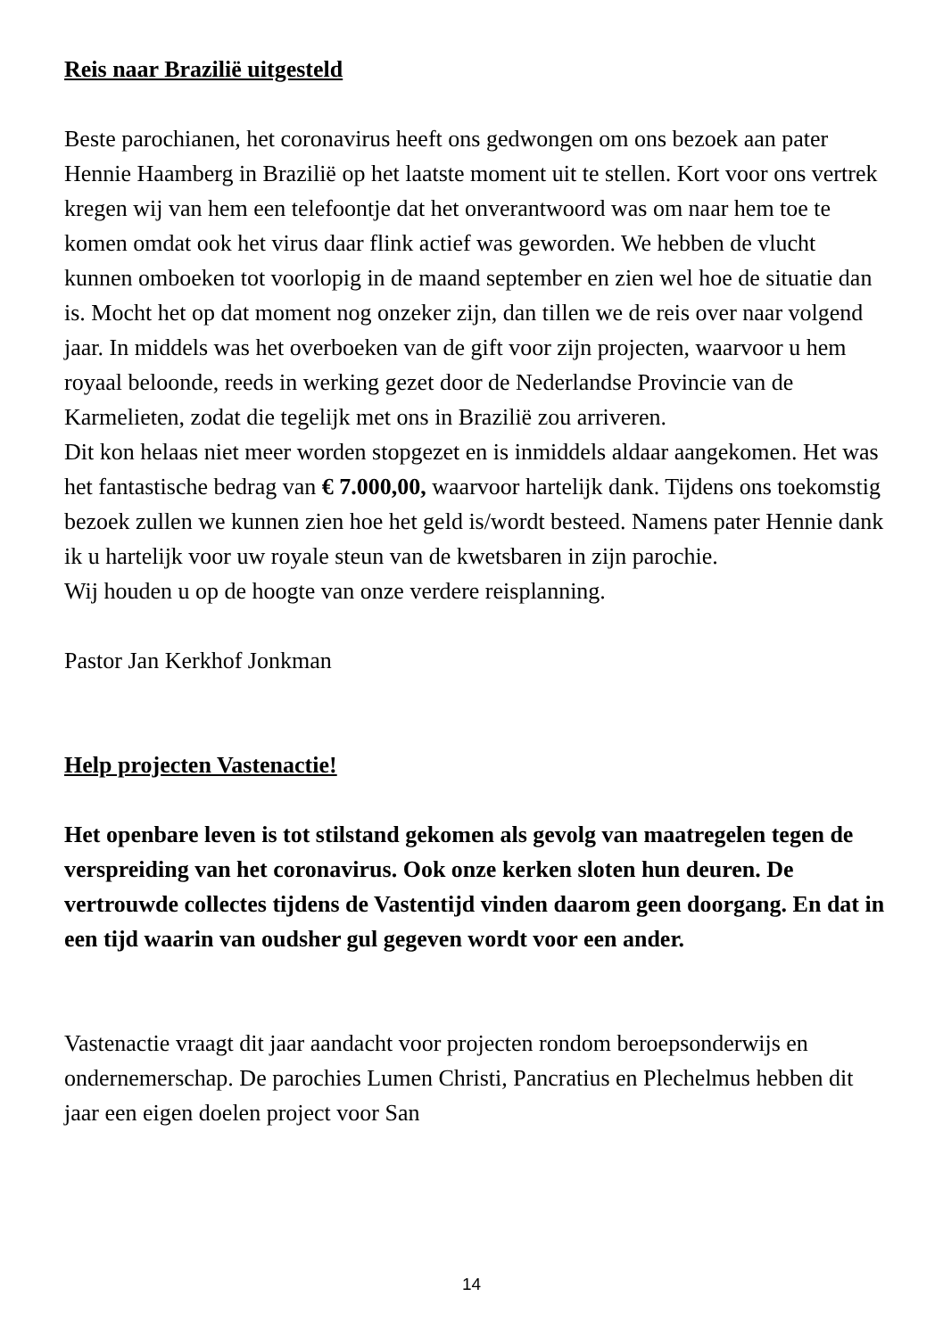Reis naar Brazilië uitgesteld
Beste parochianen, het coronavirus heeft ons gedwongen om ons bezoek aan pater Hennie Haamberg in Brazilië op het laatste moment uit te stellen. Kort voor ons vertrek kregen wij van hem een telefoontje dat het onverantwoord was om naar hem toe te komen omdat ook het virus daar flink actief was geworden. We hebben de vlucht kunnen omboeken tot voorlopig in de maand september en zien wel hoe de situatie dan is. Mocht het op dat moment nog onzeker zijn, dan tillen we de reis over naar volgend jaar. In middels was het overboeken van de gift voor zijn projecten, waarvoor u hem royaal beloonde, reeds in werking gezet door de Nederlandse Provincie van de Karmelieten, zodat die tegelijk met ons in Brazilië zou arriveren.
Dit kon helaas niet meer worden stopgezet en is inmiddels aldaar aangekomen. Het was het fantastische bedrag van € 7.000,00, waarvoor hartelijk dank. Tijdens ons toekomstig bezoek zullen we kunnen zien hoe het geld is/wordt besteed. Namens pater Hennie dank ik u hartelijk voor uw royale steun van de kwetsbaren in zijn parochie.
Wij houden u op de hoogte van onze verdere reisplanning.
Pastor Jan Kerkhof Jonkman
Help projecten Vastenactie!
Het openbare leven is tot stilstand gekomen als gevolg van maatregelen tegen de verspreiding van het coronavirus. Ook onze kerken sloten hun deuren. De vertrouwde collectes tijdens de Vastentijd vinden daarom geen doorgang. En dat in een tijd waarin van oudsher gul gegeven wordt voor een ander.
Vastenactie vraagt dit jaar aandacht voor projecten rondom beroepsonderwijs en ondernemerschap. De parochies Lumen Christi, Pancratius en Plechelmus hebben dit jaar een eigen doelen project voor San
14